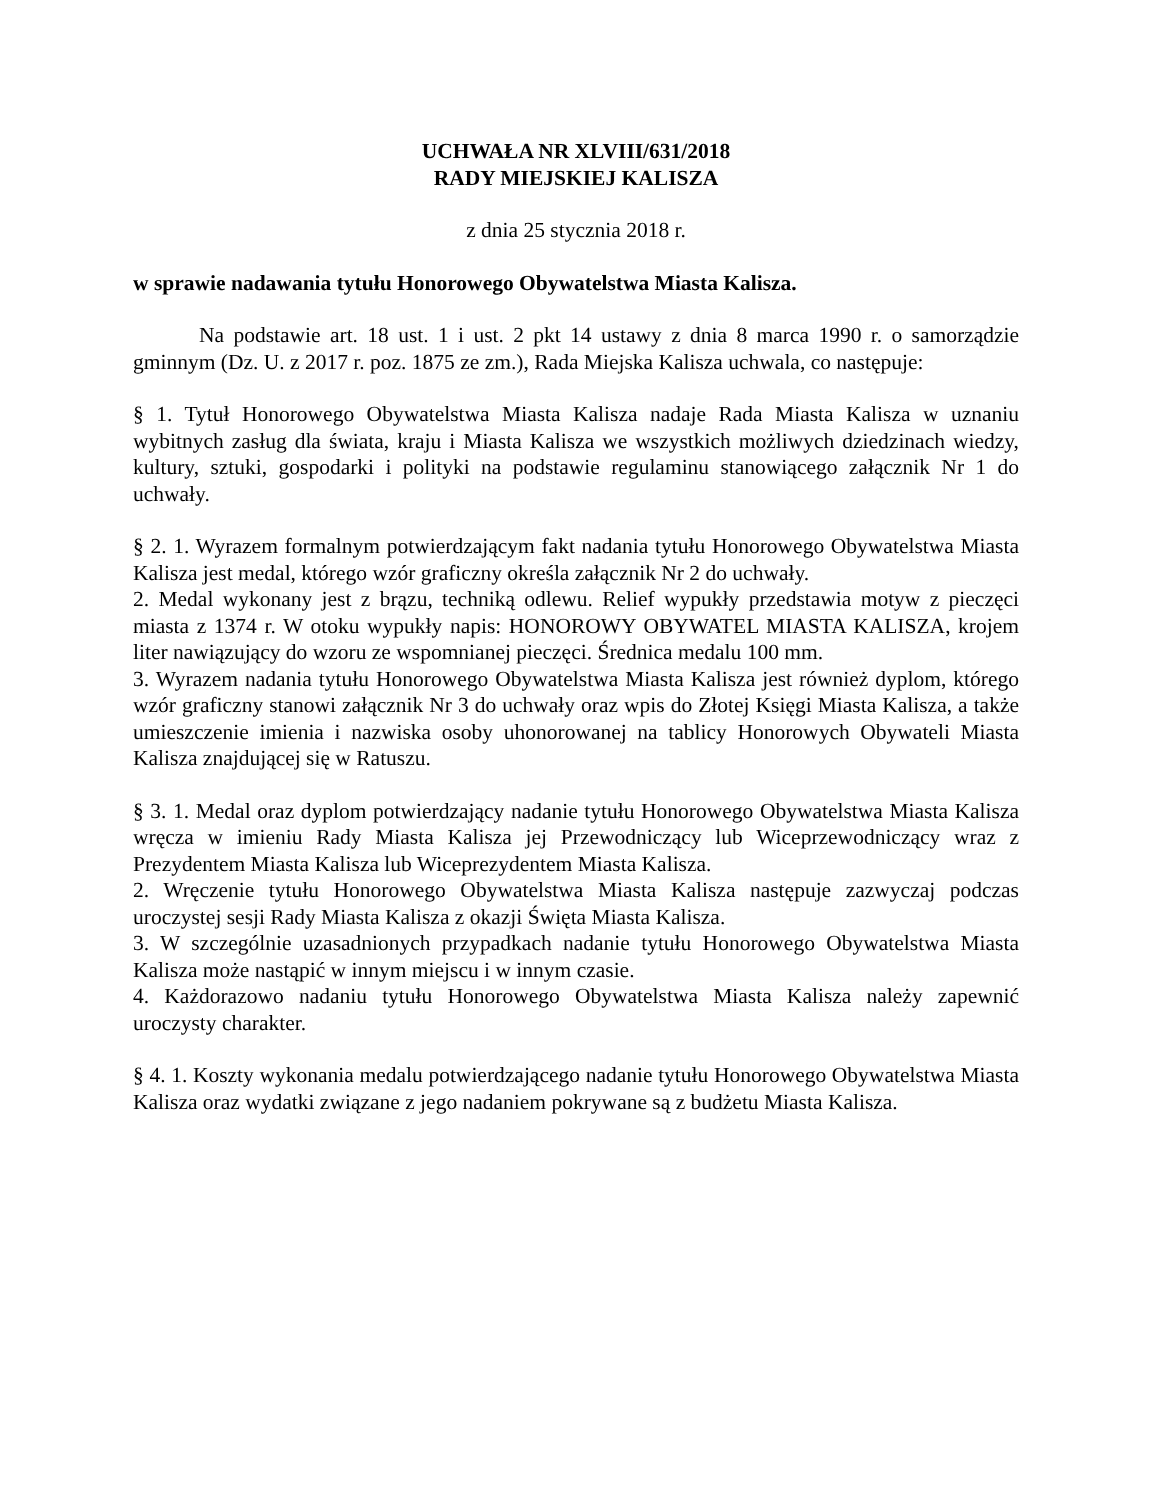UCHWAŁA NR XLVIII/631/2018
RADY MIEJSKIEJ KALISZA
z dnia 25 stycznia 2018 r.
w sprawie nadawania tytułu Honorowego Obywatelstwa Miasta Kalisza.
Na podstawie art. 18 ust. 1 i ust. 2 pkt 14 ustawy z dnia 8 marca 1990 r. o samorządzie gminnym (Dz. U. z 2017 r. poz. 1875 ze zm.), Rada Miejska Kalisza uchwala, co następuje:
§ 1. Tytuł Honorowego Obywatelstwa Miasta Kalisza nadaje Rada Miasta Kalisza w uznaniu wybitnych zasług dla świata, kraju i Miasta Kalisza we wszystkich możliwych dziedzinach wiedzy, kultury, sztuki, gospodarki i polityki na podstawie regulaminu stanowiącego załącznik Nr 1 do uchwały.
§ 2. 1. Wyrazem formalnym potwierdzającym fakt nadania tytułu Honorowego Obywatelstwa Miasta Kalisza jest medal, którego wzór graficzny określa załącznik Nr 2 do uchwały.
2. Medal wykonany jest z brązu, techniką odlewu. Relief wypukły przedstawia motyw z pieczęci miasta z 1374 r. W otoku wypukły napis: HONOROWY OBYWATEL MIASTA KALISZA, krojem liter nawiązujący do wzoru ze wspomnianej pieczęci. Średnica medalu 100 mm.
3. Wyrazem nadania tytułu Honorowego Obywatelstwa Miasta Kalisza jest również dyplom, którego wzór graficzny stanowi załącznik Nr 3 do uchwały oraz wpis do Złotej Księgi Miasta Kalisza, a także umieszczenie imienia i nazwiska osoby uhonorowanej na tablicy Honorowych Obywateli Miasta Kalisza znajdującej się w Ratuszu.
§ 3. 1. Medal oraz dyplom potwierdzający nadanie tytułu Honorowego Obywatelstwa Miasta Kalisza wręcza w imieniu Rady Miasta Kalisza jej Przewodniczący lub Wiceprzewodniczący wraz z Prezydentem Miasta Kalisza lub Wiceprezydentem Miasta Kalisza.
2. Wręczenie tytułu Honorowego Obywatelstwa Miasta Kalisza następuje zazwyczaj podczas uroczystej sesji Rady Miasta Kalisza z okazji Święta Miasta Kalisza.
3. W szczególnie uzasadnionych przypadkach nadanie tytułu Honorowego Obywatelstwa Miasta Kalisza może nastąpić w innym miejscu i w innym czasie.
4. Każdorazowo nadaniu tytułu Honorowego Obywatelstwa Miasta Kalisza należy zapewnić uroczysty charakter.
§ 4. 1. Koszty wykonania medalu potwierdzającego nadanie tytułu Honorowego Obywatelstwa Miasta Kalisza oraz wydatki związane z jego nadaniem pokrywane są z budżetu Miasta Kalisza.